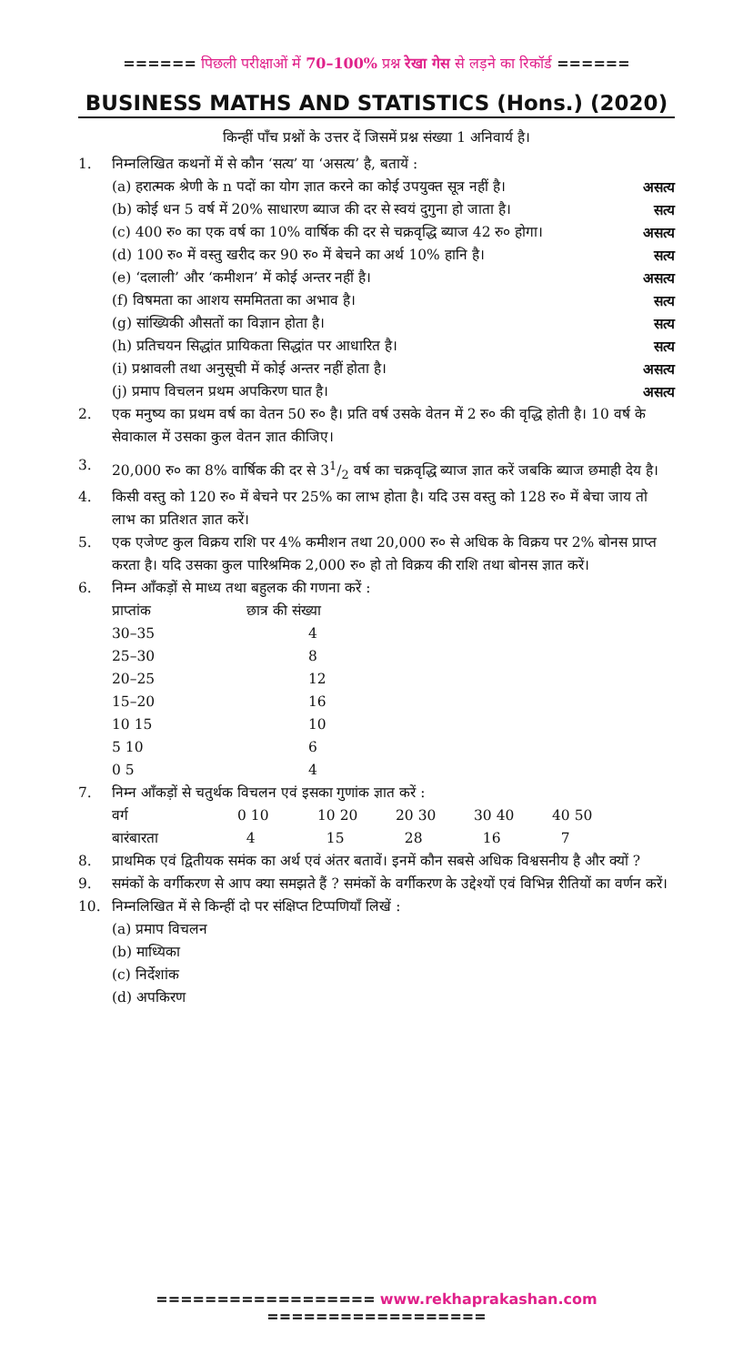====== पिछली परीक्षाओं में 70–100% प्रश्न रेखा गेस से लड़ने का रिकॉर्ड ======
BUSINESS MATHS AND STATISTICS (Hons.) (2020)
किन्हीं पाँच प्रश्नों के उत्तर दें जिसमें प्रश्न संख्या 1 अनिवार्य है।
1. निम्नलिखित कथनों में से कौन ‘सत्य’ या ‘असत्य’ है, बतायें :
(a) हरात्मक श्रेणी के n पदों का योग ज्ञात करने का कोई उपयुक्त सूत्र नहीं है। असत्य
(b) कोई धन 5 वर्ष में 20% साधारण ब्याज की दर से स्वयं दुगुना हो जाता है। सत्य
(c) 400 रु० का एक वर्ष का 10% वार्षिक की दर से चक्रवृद्धि ब्याज 42 रु० होगा। असत्य
(d) 100 रु० में वस्तु खरीद कर 90 रु० में बेचने का अर्थ 10% हानि है। सत्य
(e) ‘दलाली’ और ‘कमीशन’ में कोई अन्तर नहीं है। असत्य
(f) विषमता का आशय सममितता का अभाव है। सत्य
(g) सांख्यिकी औसतों का विज्ञान होता है। सत्य
(h) प्रतिचयन सिद्धांत प्रायिकता सिद्धांत पर आधारित है। सत्य
(i) प्रश्नावली तथा अनुसूची में कोई अन्तर नहीं होता है। असत्य
(j) प्रमाप विचलन प्रथम अपकिरण घात है। असत्य
2. एक मनुष्य का प्रथम वर्ष का वेतन 50 रु० है। प्रति वर्ष उसके वेतन में 2 रु० की वृद्धि होती है। 10 वर्ष के सेवाकाल में उसका कुल वेतन ज्ञात कीजिए।
3. 20,000 रु० का 8% वार्षिक की दर से 31/2 वर्ष का चक्रवृद्धि ब्याज ज्ञात करें जबकि ब्याज छमाही देय है।
4. किसी वस्तु को 120 रु० में बेचने पर 25% का लाभ होता है। यदि उस वस्तु को 128 रु० में बेचा जाय तो लाभ का प्रतिशत ज्ञात करें।
5. एक एजेण्ट कुल विक्रय राशि पर 4% कमीशन तथा 20,000 रु० से अधिक के विक्रय पर 2% बोनस प्राप्त करता है। यदि उसका कुल पारिश्रमिक 2,000 रु० हो तो विक्रय की राशि तथा बोनस ज्ञात करें।
6. निम्न आँकड़ों से माध्य तथा बहुलक की गणना करें :
| प्राप्तांक | छात्र की संख्या |
| 30–35 | 4 |
| 25–30 | 8 |
| 20–25 | 12 |
| 15–20 | 16 |
| 10 15 | 10 |
| 5 10 | 6 |
| 0 5 | 4 |
7. निम्न आँकड़ों से चतुर्थक विचलन एवं इसका गुणांक ज्ञात करें :
| वर्ग | 0 10 | 10 20 | 20 30 | 30 40 | 40 50 |
| बारंबारता | 4 | 15 | 28 | 16 | 7 |
8. प्राथमिक एवं द्वितीयक समंक का अर्थ एवं अंतर बतावें। इनमें कौन सबसे अधिक विश्वसनीय है और क्यों ?
9. समंकों के वर्गीकरण से आप क्या समझते हैं ? समंकों के वर्गीकरण के उद्देश्यों एवं विभिन्न रीतियों का वर्णन करें।
10. निम्नलिखित में से किन्हीं दो पर संक्षिप्त टिप्पणियाँ लिखें :
(a) प्रमाप विचलन
(b) माध्यिका
(c) निर्देशांक
(d) अपकिरण
================== www.rekhaprakashan.com ==================